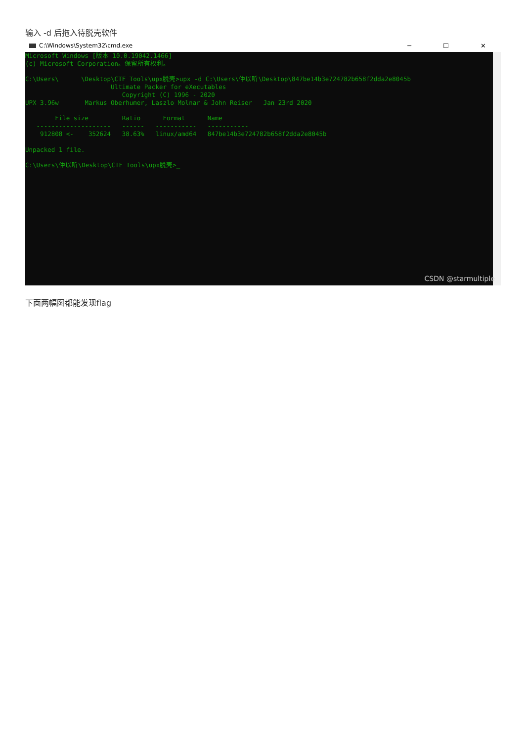输入 -d 后拖入待脱壳软件
C:\Windows\System32\cmd.exe ─ ☐ ✕
Microsoft Windows [版本 10.0.19042.1466]
(c) Microsoft Corporation。保留所有权利。

C:\Users\      \Desktop\CTF Tools\upx脱壳>upx -d C:\Users\仲以听\Desktop\847be14b3e724782b658f2dda2e8045b
                       Ultimate Packer for eXecutables
                          Copyright (C) 1996 - 2020
UPX 3.96w       Markus Oberhumer, Laszlo Molnar & John Reiser   Jan 23rd 2020

        File size         Ratio      Format      Name
   --------------------   ------   -----------   -----------
    912808 <-    352624   38.63%   linux/amd64   847be14b3e724782b658f2dda2e8045b

Unpacked 1 file.

C:\Users\仲以听\Desktop\CTF Tools\upx脱壳>_
CSDN @starmultiple
下面两幅图都能发现flag